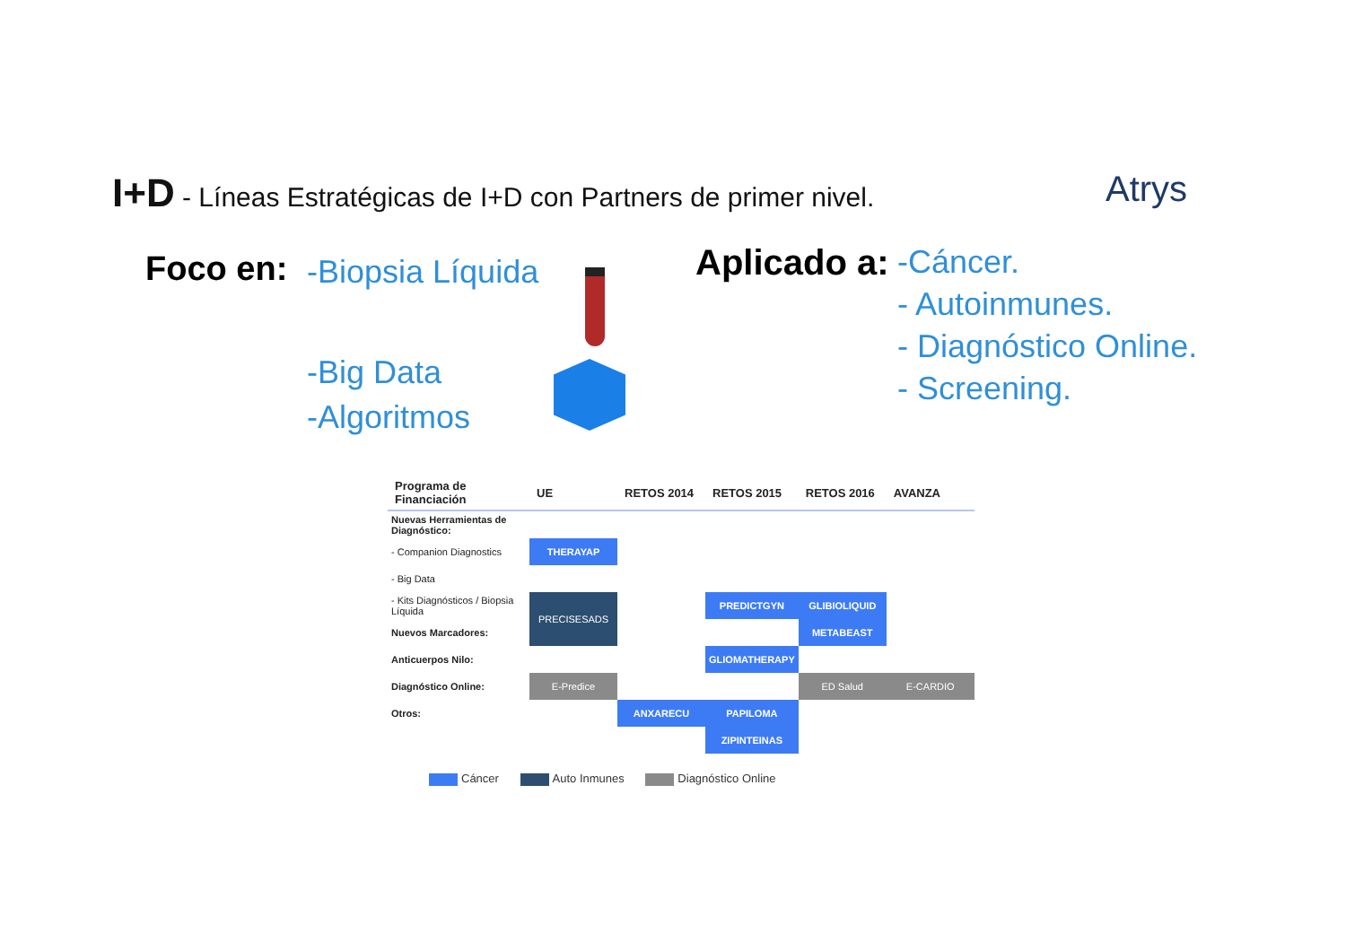I+D - Líneas Estratégicas de I+D con Partners de primer nivel.
Atrys
Foco en: -Biopsia Líquida
-Big Data
-Algoritmos
Aplicado a:
-Cáncer.
- Autoinmunes.
- Diagnóstico Online.
- Screening.
| Programa de Financiación | UE | RETOS 2014 | RETOS 2015 | RETOS 2016 | AVANZA |
| --- | --- | --- | --- | --- | --- |
| Nuevas Herramientas de Diagnóstico: | | | | | |
| - Companion Diagnostics | THERAYAP | | | | |
| - Big Data | | | | | |
| - Kits Diagnósticos / Biopsia Líquida | PRECISESADS | | PREDICTGYN | GLIBIOLIQUID | |
| Nuevos Marcadores: | | | | METABEAST | |
| Anticuerpos Nilo: | | | GLIOMATHERAPY | | |
| Diagnóstico Online: | E-Predice | | | ED Salud | E-CARDIO |
| Otros: | | ANXARECU | PAPILOMA | | |
| | | | ZIPINTEINAS | | |
Cáncer Auto Inmunes Diagnóstico Online